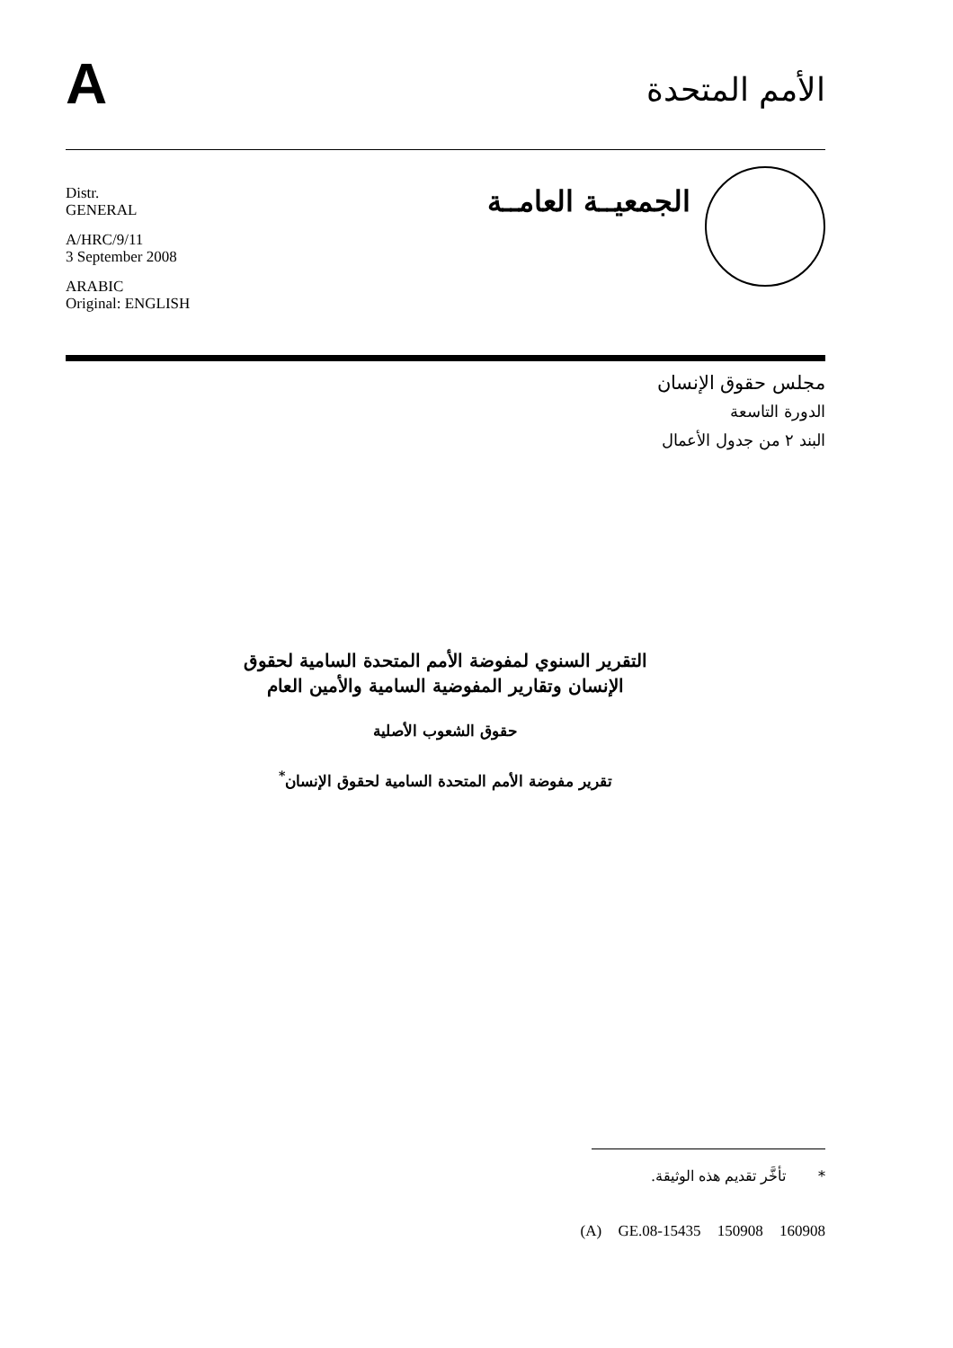A
الأمم المتحدة
Distr.
GENERAL
A/HRC/9/11
3 September 2008
ARABIC
Original: ENGLISH
الجمعيــة العامــة
مجلس حقوق الإنسان
الدورة التاسعة
البند ٢ من جدول الأعمال
التقرير السنوي لمفوضة الأمم المتحدة السامية لحقوق
الإنسان وتقارير المفوضية السامية والأمين العام
حقوق الشعوب الأصلية
تقرير مفوضة الأمم المتحدة السامية لحقوق الإنسان<sup>*</sup>
* تأخَّر تقديم هذه الوثيقة.
(A) GE.08-15435 150908 160908